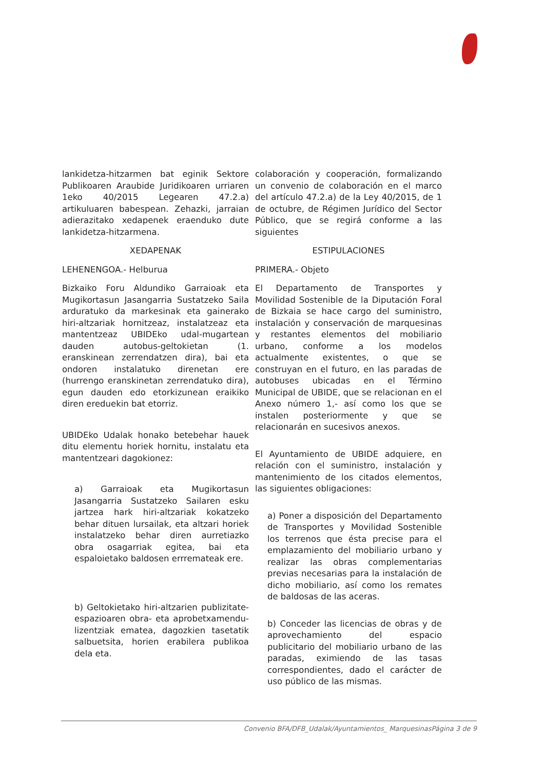lankidetza-hitzarmen bat eginik Sektore Publikoaren Araubide Juridikoaren urriaren 1eko 40/2015 Legearen 47.2.a) artikuluaren babespean. Zehazki, jarraian adierazitako xedapenek eraenduko dute lankidetza-hitzarmena.
XEDAPENAK
LEHENENGOA.- Helburua
Bizkaiko Foru Aldundiko Garraioak eta Mugikortasun Jasangarria Sustatzeko Saila arduratuko da markesinak eta gainerako hiri-altzariak hornitzeaz, instalatzeaz eta mantentzeaz UBIDEko udal-mugartean dauden autobus-geltokietan (1. eranskinean zerrendatzen dira), bai eta ondoren instalatuko direnetan ere (hurrengo eranskinetan zerrendatuko dira), egun dauden edo etorkizunean eraikiko diren ereduekin bat etorriz.
UBIDEko Udalak honako betebehar hauek ditu elementu horiek hornitu, instalatu eta mantentzeari dagokionez:
a) Garraioak eta Mugikortasun Jasangarria Sustatzeko Sailaren esku jartzea hark hiri-altzariak kokatzeko behar dituen lursailak, eta altzari horiek instalatzeko behar diren aurretiazko obra osagarriak egitea, bai eta espaloietako baldosen errremateak ere.
b) Geltokietako hiri-altzarien publizitate-espazioaren obra- eta aprobetxamendu-lizentziak ematea, dagozkien tasetatik salbuetsita, horien erabilera publikoa dela eta.
colaboración y cooperación, formalizando un convenio de colaboración en el marco del artículo 47.2.a) de la Ley 40/2015, de 1 de octubre, de Régimen Jurídico del Sector Público, que se regirá conforme a las siguientes
ESTIPULACIONES
PRIMERA.- Objeto
El Departamento de Transportes y Movilidad Sostenible de la Diputación Foral de Bizkaia se hace cargo del suministro, instalación y conservación de marquesinas y restantes elementos del mobiliario urbano, conforme a los modelos actualmente existentes, o que se construyan en el futuro, en las paradas de autobuses ubicadas en el Término Municipal de UBIDE, que se relacionan en el Anexo número 1,- así como los que se instalen posteriormente y que se relacionarán en sucesivos anexos.
El Ayuntamiento de UBIDE adquiere, en relación con el suministro, instalación y mantenimiento de los citados elementos, las siguientes obligaciones:
a) Poner a disposición del Departamento de Transportes y Movilidad Sostenible los terrenos que ésta precise para el emplazamiento del mobiliario urbano y realizar las obras complementarias previas necesarias para la instalación de dicho mobiliario, así como los remates de baldosas de las aceras.
b) Conceder las licencias de obras y de aprovechamiento del espacio publicitario del mobiliario urbano de las paradas, eximiendo de las tasas correspondientes, dado el carácter de uso público de las mismas.
Convenio BFA/DFB_Udalak/Ayuntamientos_ MarquesinasPágina 3 de 9